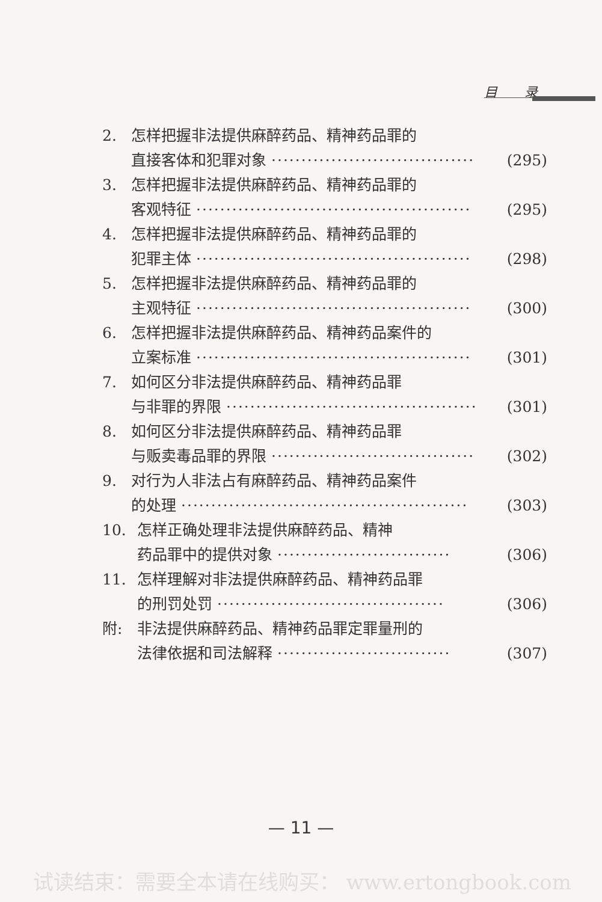目 录
2. 怎样把握非法提供麻醉药品、精神药品罪的
直接客体和犯罪对象 ·································· (295)
3. 怎样把握非法提供麻醉药品、精神药品罪的
客观特征 ·············································· (295)
4. 怎样把握非法提供麻醉药品、精神药品罪的
犯罪主体 ·············································· (298)
5. 怎样把握非法提供麻醉药品、精神药品罪的
主观特征 ·············································· (300)
6. 怎样把握非法提供麻醉药品、精神药品案件的
立案标准 ·············································· (301)
7. 如何区分非法提供麻醉药品、精神药品罪
与非罪的界限 ·········································· (301)
8. 如何区分非法提供麻醉药品、精神药品罪
与贩卖毒品罪的界限 ·································· (302)
9. 对行为人非法占有麻醉药品、精神药品案件
的处理 ················································ (303)
10. 怎样正确处理非法提供麻醉药品、精神
药品罪中的提供对象 ····························· (306)
11. 怎样理解对非法提供麻醉药品、精神药品罪
的刑罚处罚 ······································ (306)
附: 非法提供麻醉药品、精神药品罪定罪量刑的
法律依据和司法解释 ····························· (307)
— 11 —
试读结束：需要全本请在线购买： www.ertongbook.com